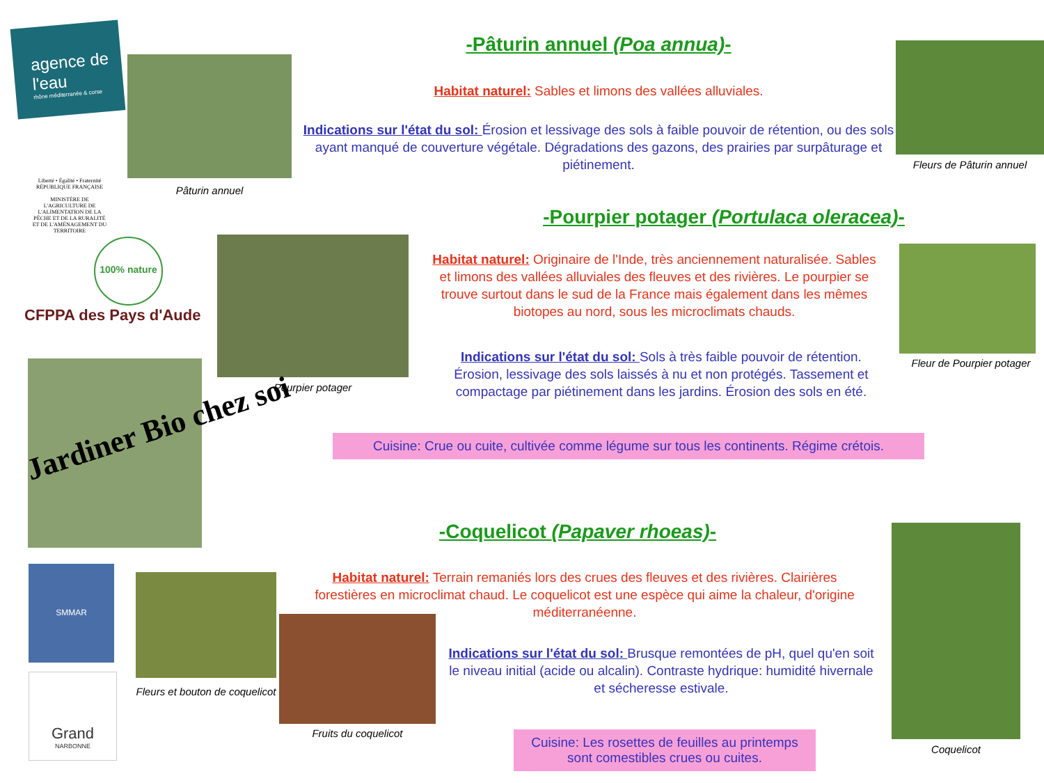agence de l'eau
rhône méditerranée & corse
Liberté • Égalité • Fraternité
RÉPUBLIQUE FRANÇAISE
MINISTÈRE DE L'AGRICULTURE DE L'ALIMENTATION DE LA PÊCHE ET DE LA RURALITÉ ET DE L'AMÉNAGEMENT DU TERRITOIRE
100% nature
CFPPA des Pays d'Aude
Pâturin annuel
-Pâturin annuel (Poa annua)-
Habitat naturel: Sables et limons des vallées alluviales.
Indications sur l'état du sol: Érosion et lessivage des sols à faible pouvoir de rétention, ou des sols ayant manqué de couverture végétale. Dégradations des gazons, des prairies par surpâturage et piétinement.
Fleurs de Pâturin annuel
-Pourpier potager (Portulaca oleracea)-
Pourpier potager
Habitat naturel: Originaire de l'Inde, très anciennement naturalisée. Sables et limons des vallées alluviales des fleuves et des rivières. Le pourpier se trouve surtout dans le sud de la France mais également dans les mêmes biotopes au nord, sous les microclimats chauds.
Indications sur l'état du sol: Sols à très faible pouvoir de rétention. Érosion, lessivage des sols laissés à nu et non protégés. Tassement et compactage par piétinement dans les jardins. Érosion des sols en été.
Fleur de Pourpier potager
Jardiner Bio chez soi
Cuisine: Crue ou cuite, cultivée comme légume sur tous les continents. Régime crétois.
-Coquelicot (Papaver rhoeas)-
Habitat naturel: Terrain remaniés lors des crues des fleuves et des rivières. Clairières forestières en microclimat chaud. Le coquelicot est une espèce qui aime la chaleur, d'origine méditerranéenne.
Indications sur l'état du sol: Brusque remontées de pH, quel qu'en soit le niveau initial (acide ou alcalin). Contraste hydrique: humidité hivernale et sécheresse estivale.
Cuisine: Les rosettes de feuilles au printemps sont comestibles crues ou cuites.
Coquelicot
SMMAR
Grand
NARBONNE
Fleurs et bouton de coquelicot
Fruits du coquelicot